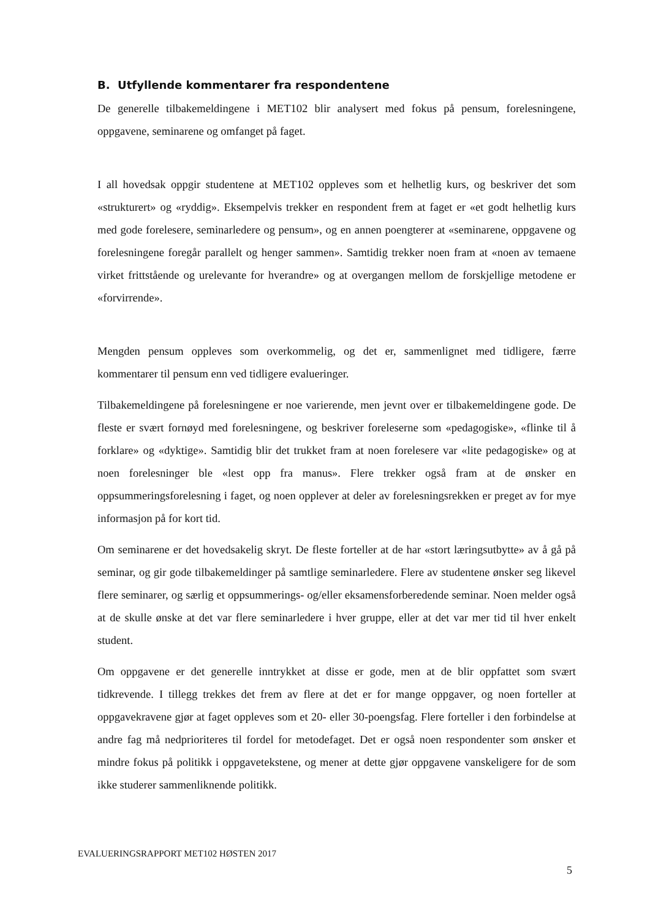B. Utfyllende kommentarer fra respondentene
De generelle tilbakemeldingene i MET102 blir analysert med fokus på pensum, forelesningene, oppgavene, seminarene og omfanget på faget.
I all hovedsak oppgir studentene at MET102 oppleves som et helhetlig kurs, og beskriver det som «strukturert» og «ryddig». Eksempelvis trekker en respondent frem at faget er «et godt helhetlig kurs med gode forelesere, seminarledere og pensum», og en annen poengterer at «seminarene, oppgavene og forelesningene foregår parallelt og henger sammen». Samtidig trekker noen fram at «noen av temaene virket frittstående og urelevante for hverandre» og at overgangen mellom de forskjellige metodene er «forvirrende».
Mengden pensum oppleves som overkommelig, og det er, sammenlignet med tidligere, færre kommentarer til pensum enn ved tidligere evalueringer.
Tilbakemeldingene på forelesningene er noe varierende, men jevnt over er tilbakemeldingene gode. De fleste er svært fornøyd med forelesningene, og beskriver foreleserne som «pedagogiske», «flinke til å forklare» og «dyktige». Samtidig blir det trukket fram at noen forelesere var «lite pedagogiske» og at noen forelesninger ble «lest opp fra manus». Flere trekker også fram at de ønsker en oppsummeringsforelesning i faget, og noen opplever at deler av forelesningsrekken er preget av for mye informasjon på for kort tid.
Om seminarene er det hovedsakelig skryt. De fleste forteller at de har «stort læringsutbytte» av å gå på seminar, og gir gode tilbakemeldinger på samtlige seminarledere. Flere av studentene ønsker seg likevel flere seminarer, og særlig et oppsummerings- og/eller eksamensforberedende seminar. Noen melder også at de skulle ønske at det var flere seminarledere i hver gruppe, eller at det var mer tid til hver enkelt student.
Om oppgavene er det generelle inntrykket at disse er gode, men at de blir oppfattet som svært tidkrevende. I tillegg trekkes det frem av flere at det er for mange oppgaver, og noen forteller at oppgavekravene gjør at faget oppleves som et 20- eller 30-poengsfag. Flere forteller i den forbindelse at andre fag må nedprioriteres til fordel for metodefaget. Det er også noen respondenter som ønsker et mindre fokus på politikk i oppgavetekstene, og mener at dette gjør oppgavene vanskeligere for de som ikke studerer sammenliknende politikk.
EVALUERINGSRAPPORT MET102 HØSTEN 2017
5